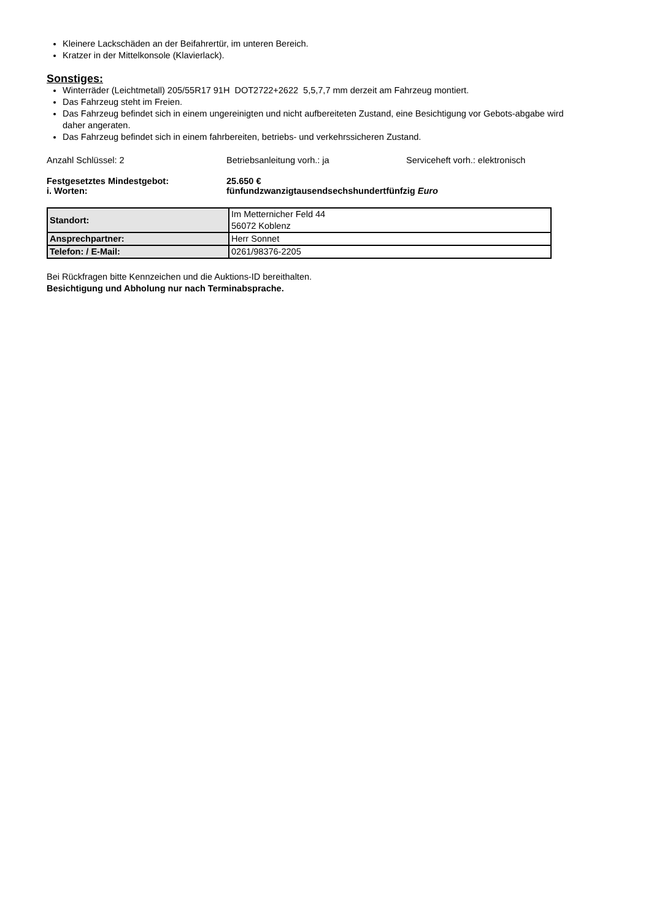Kleinere Lackschäden an der Beifahrertür, im unteren Bereich.
Kratzer in der Mittelkonsole (Klavierlack).
Sonstiges:
Winterräder (Leichtmetall) 205/55R17 91H DOT2722+2622 5,5,7,7 mm derzeit am Fahrzeug montiert.
Das Fahrzeug steht im Freien.
Das Fahrzeug befindet sich in einem ungereinigten und nicht aufbereiteten Zustand, eine Besichtigung vor Gebots-abgabe wird daher angeraten.
Das Fahrzeug befindet sich in einem fahrbereiten, betriebs- und verkehrssicheren Zustand.
Anzahl Schlüssel: 2 Betriebsanleitung vorh.: ja Serviceheft vorh.: elektronisch
Festgesetztes Mindestgebot: 25.650 €
i. Worten: fünfundzwanzigtausendsechshundertfünfzig Euro
| Standort: | Im Metternicher Feld 44 56072 Koblenz |
| Ansprechpartner: | Herr Sonnet |
| Telefon: / E-Mail: | 0261/98376-2205 |
Bei Rückfragen bitte Kennzeichen und die Auktions-ID bereithalten.
Besichtigung und Abholung nur nach Terminabsprache.